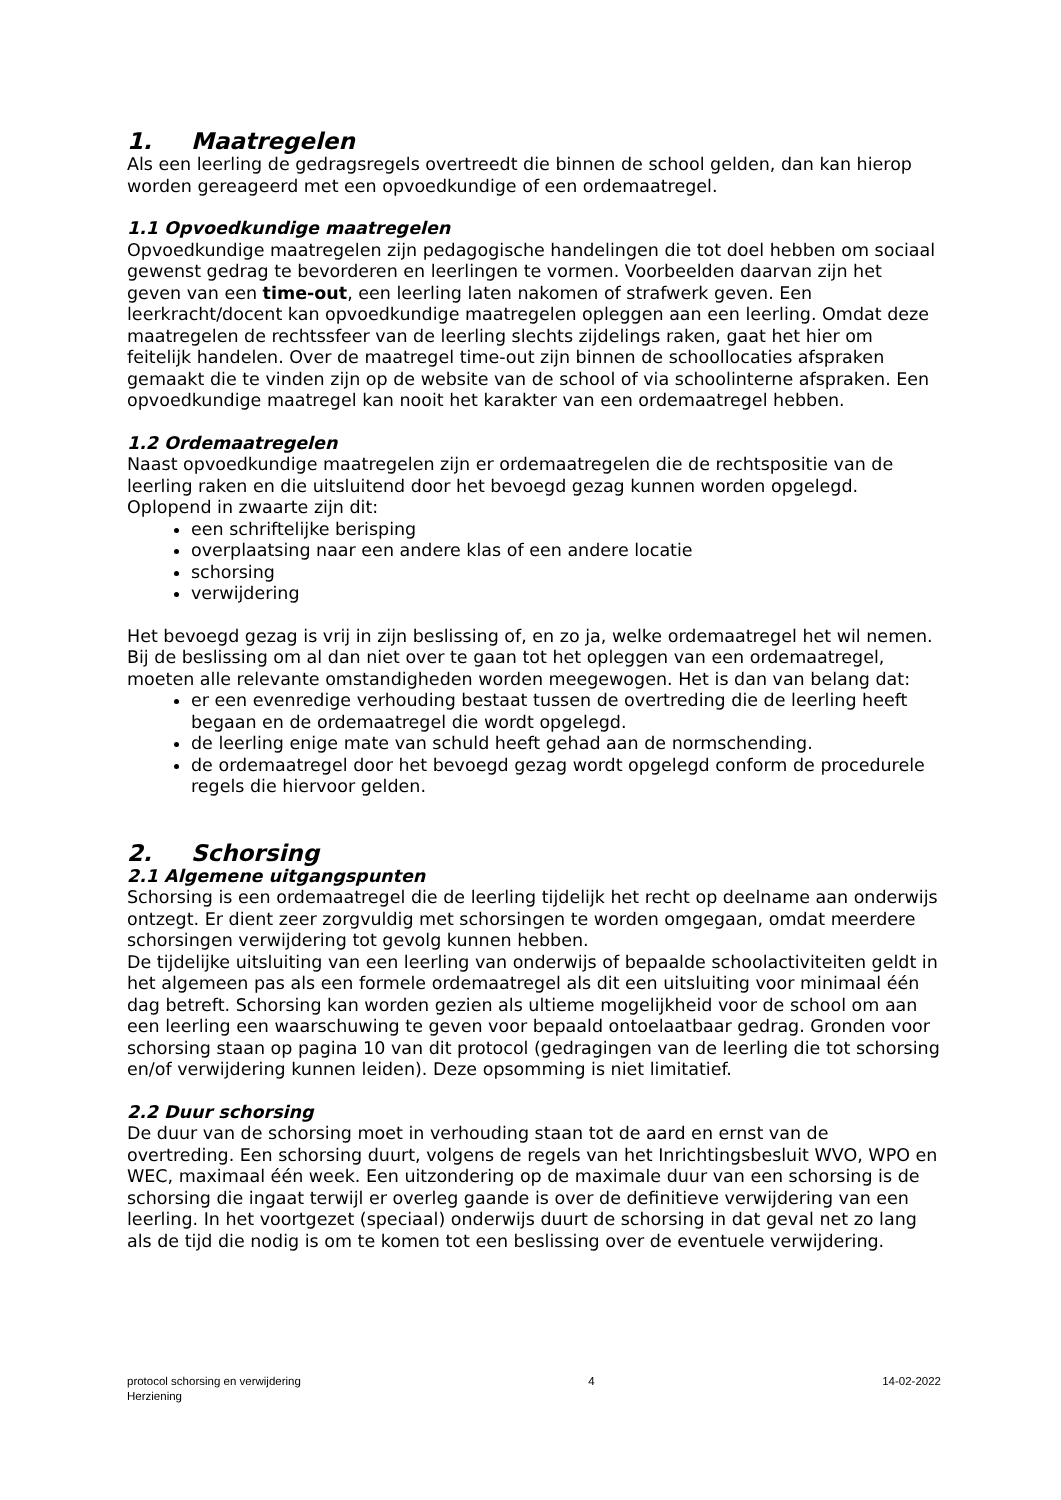1. Maatregelen
Als een leerling de gedragsregels overtreedt die binnen de school gelden, dan kan hierop worden gereageerd met een opvoedkundige of een ordemaatregel.
1.1 Opvoedkundige maatregelen
Opvoedkundige maatregelen zijn pedagogische handelingen die tot doel hebben om sociaal gewenst gedrag te bevorderen en leerlingen te vormen. Voorbeelden daarvan zijn het geven van een time-out, een leerling laten nakomen of strafwerk geven. Een leerkracht/docent kan opvoedkundige maatregelen opleggen aan een leerling. Omdat deze maatregelen de rechtssfeer van de leerling slechts zijdelings raken, gaat het hier om feitelijk handelen. Over de maatregel time-out zijn binnen de schoollocaties afspraken gemaakt die te vinden zijn op de website van de school of via schoolinterne afspraken. Een opvoedkundige maatregel kan nooit het karakter van een ordemaatregel hebben.
1.2 Ordemaatregelen
Naast opvoedkundige maatregelen zijn er ordemaatregelen die de rechtspositie van de leerling raken en die uitsluitend door het bevoegd gezag kunnen worden opgelegd. Oplopend in zwaarte zijn dit:
een schriftelijke berisping
overplaatsing naar een andere klas of een andere locatie
schorsing
verwijdering
Het bevoegd gezag is vrij in zijn beslissing of, en zo ja, welke ordemaatregel het wil nemen. Bij de beslissing om al dan niet over te gaan tot het opleggen van een ordemaatregel, moeten alle relevante omstandigheden worden meegewogen. Het is dan van belang dat:
er een evenredige verhouding bestaat tussen de overtreding die de leerling heeft begaan en de ordemaatregel die wordt opgelegd.
de leerling enige mate van schuld heeft gehad aan de normschending.
de ordemaatregel door het bevoegd gezag wordt opgelegd conform de procedurele regels die hiervoor gelden.
2. Schorsing
2.1 Algemene uitgangspunten
Schorsing is een ordemaatregel die de leerling tijdelijk het recht op deelname aan onderwijs ontzegt. Er dient zeer zorgvuldig met schorsingen te worden omgegaan, omdat meerdere schorsingen verwijdering tot gevolg kunnen hebben.
De tijdelijke uitsluiting van een leerling van onderwijs of bepaalde schoolactiviteiten geldt in het algemeen pas als een formele ordemaatregel als dit een uitsluiting voor minimaal één dag betreft. Schorsing kan worden gezien als ultieme mogelijkheid voor de school om aan een leerling een waarschuwing te geven voor bepaald ontoelaatbaar gedrag. Gronden voor schorsing staan op pagina 10 van dit protocol (gedragingen van de leerling die tot schorsing en/of verwijdering kunnen leiden). Deze opsomming is niet limitatief.
2.2 Duur schorsing
De duur van de schorsing moet in verhouding staan tot de aard en ernst van de overtreding. Een schorsing duurt, volgens de regels van het Inrichtingsbesluit WVO, WPO en WEC, maximaal één week. Een uitzondering op de maximale duur van een schorsing is de schorsing die ingaat terwijl er overleg gaande is over de definitieve verwijdering van een leerling. In het voortgezet (speciaal) onderwijs duurt de schorsing in dat geval net zo lang als de tijd die nodig is om te komen tot een beslissing over de eventuele verwijdering.
protocol schorsing en verwijdering
Herziening
4 14-02-2022